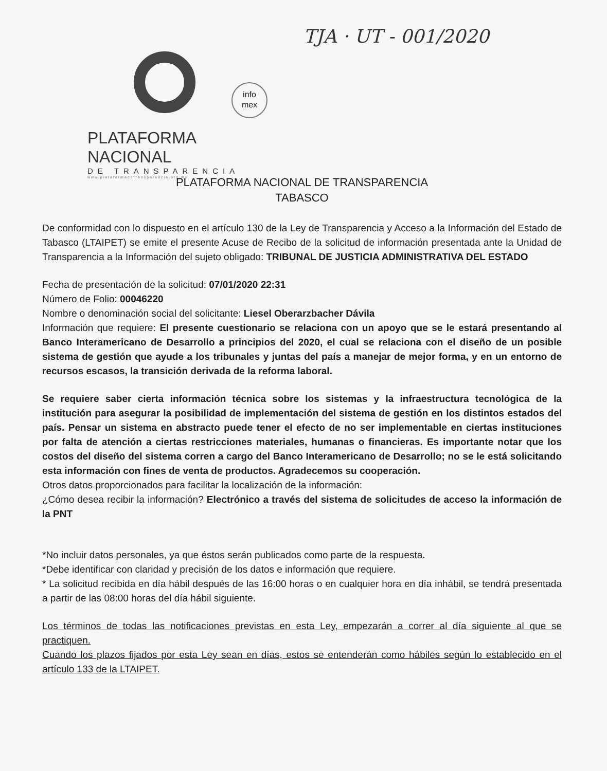TJA · UT - 001/2020
info
mex
PLATAFORMA NACIONAL
DE TRANSPARENCIA
www.plataformadetransparencia.org.mx
PLATAFORMA NACIONAL DE TRANSPARENCIA
TABASCO
De conformidad con lo dispuesto en el artículo 130 de la Ley de Transparencia y Acceso a la Información del Estado de Tabasco (LTAIPET) se emite el presente Acuse de Recibo de la solicitud de información presentada ante la Unidad de Transparencia a la Información del sujeto obligado: TRIBUNAL DE JUSTICIA ADMINISTRATIVA DEL ESTADO
Fecha de presentación de la solicitud: 07/01/2020 22:31
Número de Folio: 00046220
Nombre o denominación social del solicitante: Liesel Oberarzbacher Dávila
Información que requiere: El presente cuestionario se relaciona con un apoyo que se le estará presentando al Banco Interamericano de Desarrollo a principios del 2020, el cual se relaciona con el diseño de un posible sistema de gestión que ayude a los tribunales y juntas del país a manejar de mejor forma, y en un entorno de recursos escasos, la transición derivada de la reforma laboral.
Se requiere saber cierta información técnica sobre los sistemas y la infraestructura tecnológica de la institución para asegurar la posibilidad de implementación del sistema de gestión en los distintos estados del país. Pensar un sistema en abstracto puede tener el efecto de no ser implementable en ciertas instituciones por falta de atención a ciertas restricciones materiales, humanas o financieras. Es importante notar que los costos del diseño del sistema corren a cargo del Banco Interamericano de Desarrollo; no se le está solicitando esta información con fines de venta de productos. Agradecemos su cooperación.
Otros datos proporcionados para facilitar la localización de la información:
¿Cómo desea recibir la información? Electrónico a través del sistema de solicitudes de acceso la información de la PNT
*No incluir datos personales, ya que éstos serán publicados como parte de la respuesta.
*Debe identificar con claridad y precisión de los datos e información que requiere.
* La solicitud recibida en día hábil después de las 16:00 horas o en cualquier hora en día inhábil, se tendrá presentada a partir de las 08:00 horas del día hábil siguiente.
Los términos de todas las notificaciones previstas en esta Ley, empezarán a correr al día siguiente al que se practiquen.
Cuando los plazos fijados por esta Ley sean en días, estos se entenderán como hábiles según lo establecido en el artículo 133 de la LTAIPET.